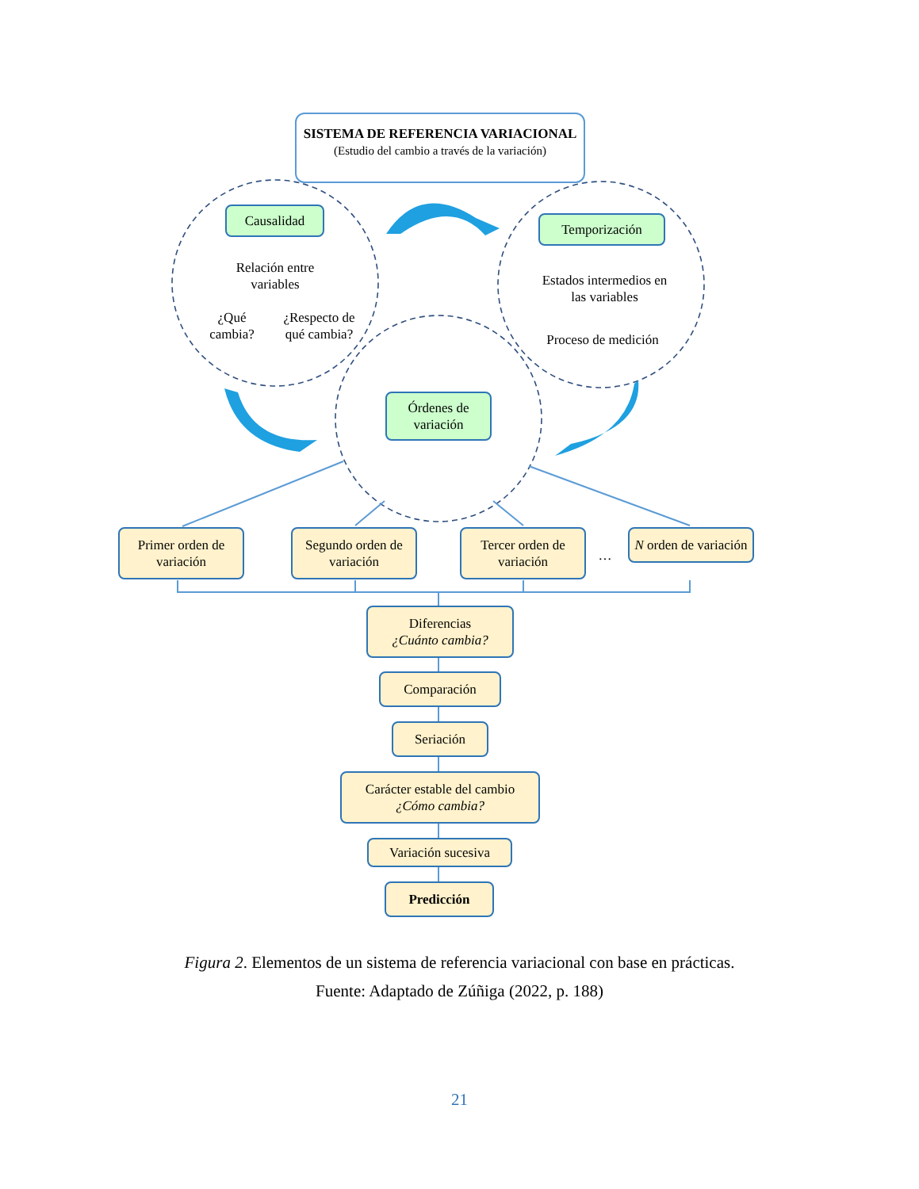SISTEMA DE REFERENCIA VARIACIONAL
(Estudio del cambio a través de la variación)
Causalidad
Relación entre variables
¿Qué cambia?
¿Respecto de qué cambia?
Temporización
Estados intermedios en las variables
Proceso de medición
Órdenes de variación
Primer orden de variación
Segundo orden de variación
Tercer orden de variación
…
N orden de variación
Diferencias
¿Cuánto cambia?
Comparación
Seriación
Carácter estable del cambio
¿Cómo cambia?
Variación sucesiva
Predicción
Figura 2. Elementos de un sistema de referencia variacional con base en prácticas.
Fuente: Adaptado de Zúñiga (2022, p. 188)
21